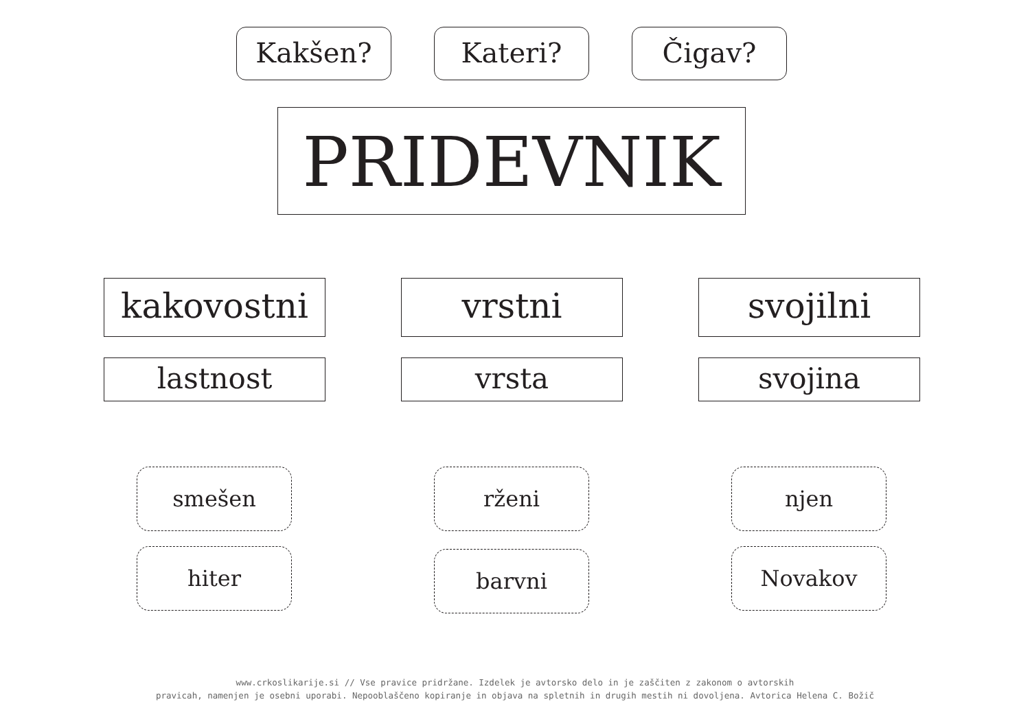Kakšen? Kateri? Čigav?
PRIDEVNIK
kakovostni
lastnost
vrstni
vrsta
svojilni
svojina
smešen
hiter
rženi
barvni
njen
Novakov
www.crkoslikarije.si // Vse pravice pridržane. Izdelek je avtorsko delo in je zaščiten z zakonom o avtorskih
pravicah, namenjen je osebni uporabi. Nepooblaščeno kopiranje in objava na spletnih in drugih mestih ni dovoljena. Avtorica Helena C. Božič